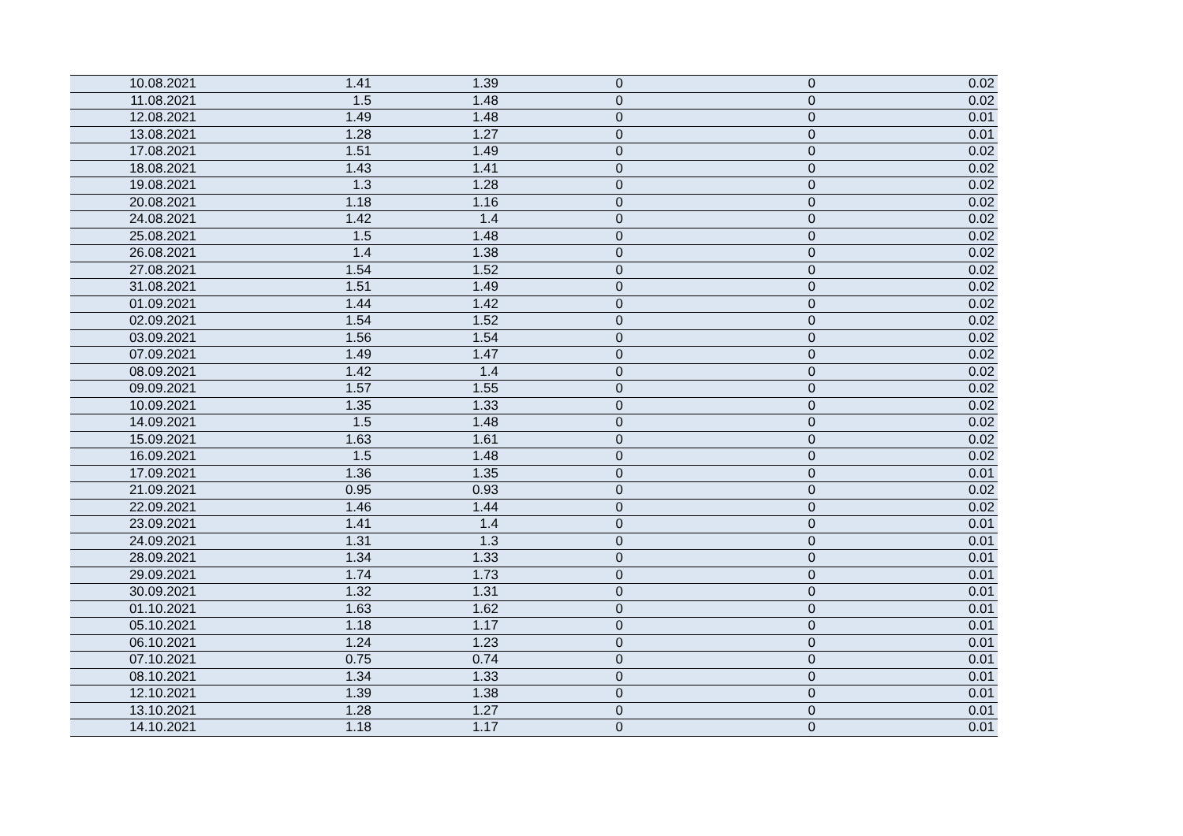| 10.08.2021 | 1.41 | 1.39 | 0 | 0 | 0.02 |
| 11.08.2021 | 1.5 | 1.48 | 0 | 0 | 0.02 |
| 12.08.2021 | 1.49 | 1.48 | 0 | 0 | 0.01 |
| 13.08.2021 | 1.28 | 1.27 | 0 | 0 | 0.01 |
| 17.08.2021 | 1.51 | 1.49 | 0 | 0 | 0.02 |
| 18.08.2021 | 1.43 | 1.41 | 0 | 0 | 0.02 |
| 19.08.2021 | 1.3 | 1.28 | 0 | 0 | 0.02 |
| 20.08.2021 | 1.18 | 1.16 | 0 | 0 | 0.02 |
| 24.08.2021 | 1.42 | 1.4 | 0 | 0 | 0.02 |
| 25.08.2021 | 1.5 | 1.48 | 0 | 0 | 0.02 |
| 26.08.2021 | 1.4 | 1.38 | 0 | 0 | 0.02 |
| 27.08.2021 | 1.54 | 1.52 | 0 | 0 | 0.02 |
| 31.08.2021 | 1.51 | 1.49 | 0 | 0 | 0.02 |
| 01.09.2021 | 1.44 | 1.42 | 0 | 0 | 0.02 |
| 02.09.2021 | 1.54 | 1.52 | 0 | 0 | 0.02 |
| 03.09.2021 | 1.56 | 1.54 | 0 | 0 | 0.02 |
| 07.09.2021 | 1.49 | 1.47 | 0 | 0 | 0.02 |
| 08.09.2021 | 1.42 | 1.4 | 0 | 0 | 0.02 |
| 09.09.2021 | 1.57 | 1.55 | 0 | 0 | 0.02 |
| 10.09.2021 | 1.35 | 1.33 | 0 | 0 | 0.02 |
| 14.09.2021 | 1.5 | 1.48 | 0 | 0 | 0.02 |
| 15.09.2021 | 1.63 | 1.61 | 0 | 0 | 0.02 |
| 16.09.2021 | 1.5 | 1.48 | 0 | 0 | 0.02 |
| 17.09.2021 | 1.36 | 1.35 | 0 | 0 | 0.01 |
| 21.09.2021 | 0.95 | 0.93 | 0 | 0 | 0.02 |
| 22.09.2021 | 1.46 | 1.44 | 0 | 0 | 0.02 |
| 23.09.2021 | 1.41 | 1.4 | 0 | 0 | 0.01 |
| 24.09.2021 | 1.31 | 1.3 | 0 | 0 | 0.01 |
| 28.09.2021 | 1.34 | 1.33 | 0 | 0 | 0.01 |
| 29.09.2021 | 1.74 | 1.73 | 0 | 0 | 0.01 |
| 30.09.2021 | 1.32 | 1.31 | 0 | 0 | 0.01 |
| 01.10.2021 | 1.63 | 1.62 | 0 | 0 | 0.01 |
| 05.10.2021 | 1.18 | 1.17 | 0 | 0 | 0.01 |
| 06.10.2021 | 1.24 | 1.23 | 0 | 0 | 0.01 |
| 07.10.2021 | 0.75 | 0.74 | 0 | 0 | 0.01 |
| 08.10.2021 | 1.34 | 1.33 | 0 | 0 | 0.01 |
| 12.10.2021 | 1.39 | 1.38 | 0 | 0 | 0.01 |
| 13.10.2021 | 1.28 | 1.27 | 0 | 0 | 0.01 |
| 14.10.2021 | 1.18 | 1.17 | 0 | 0 | 0.01 |